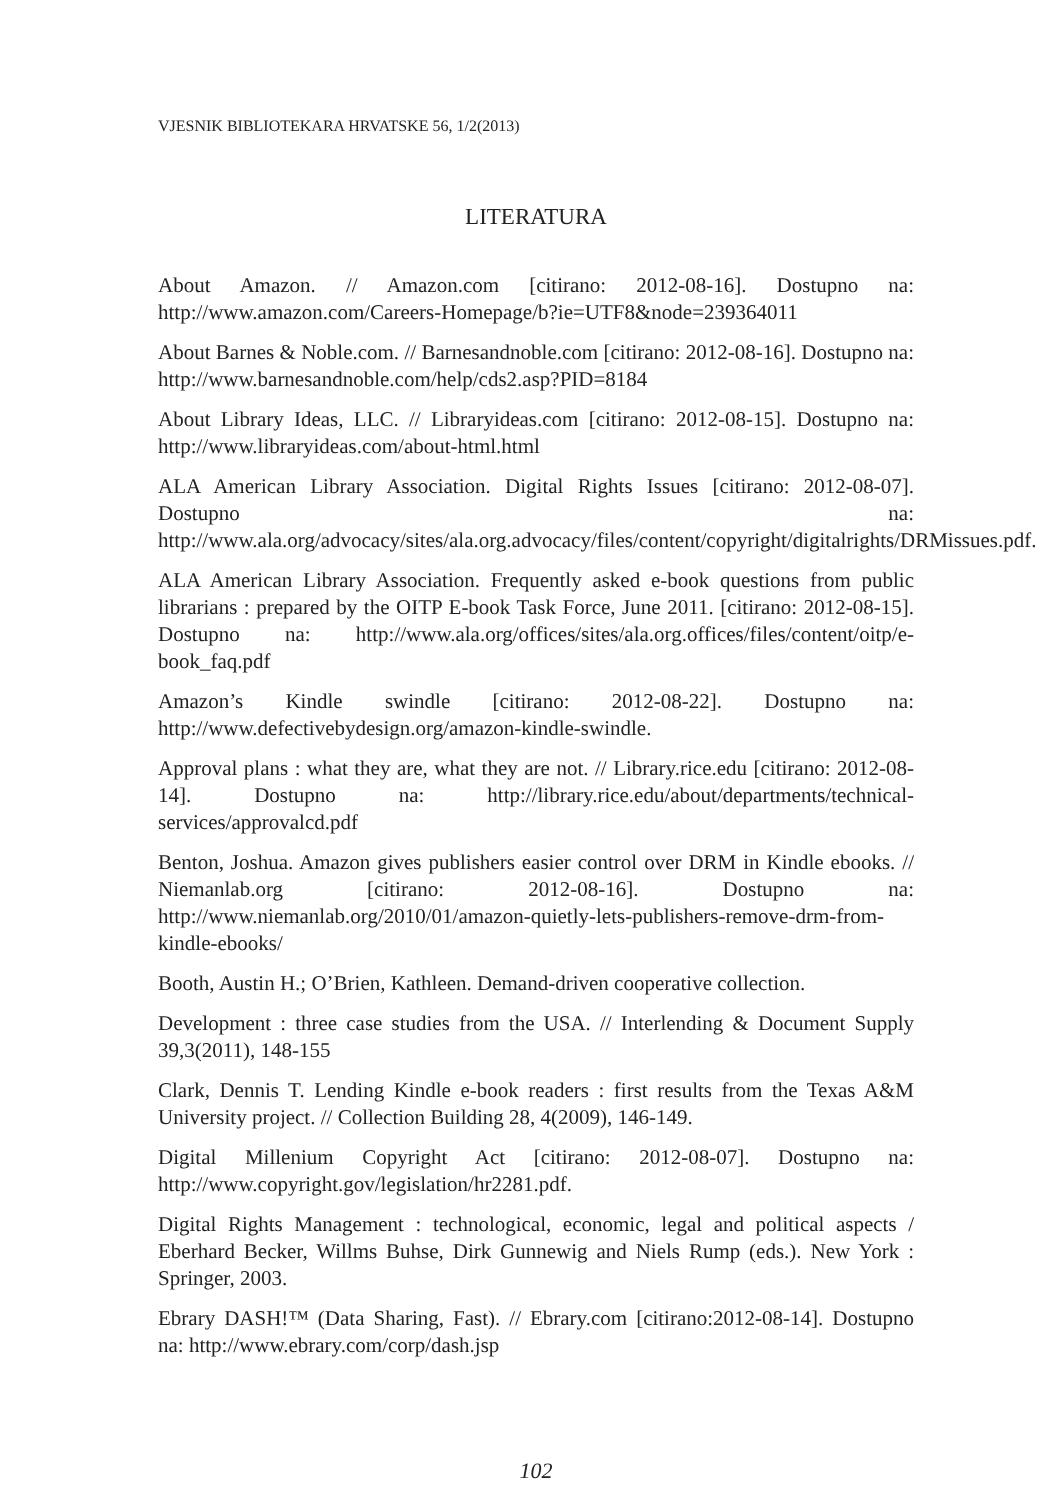VJESNIK BIBLIOTEKARA HRVATSKE 56, 1/2(2013)
LITERATURA
About Amazon. // Amazon.com [citirano: 2012-08-16]. Dostupno na: http://www.amazon.com/Careers-Homepage/b?ie=UTF8&node=239364011
About Barnes & Noble.com. // Barnesandnoble.com [citirano: 2012-08-16]. Dostupno na: http://www.barnesandnoble.com/help/cds2.asp?PID=8184
About Library Ideas, LLC. // Libraryideas.com [citirano: 2012-08-15]. Dostupno na: http://www.libraryideas.com/about-html.html
ALA American Library Association. Digital Rights Issues [citirano: 2012-08-07]. Dostupno na: http://www.ala.org/advocacy/sites/ala.org.advocacy/files/content/copyright/digitalrights/DRMissues.pdf.
ALA American Library Association. Frequently asked e-book questions from public librarians : prepared by the OITP E-book Task Force, June 2011. [citirano: 2012-08-15]. Dostupno na: http://www.ala.org/offices/sites/ala.org.offices/files/content/oitp/e-book_faq.pdf
Amazon’s Kindle swindle [citirano: 2012-08-22]. Dostupno na: http://www.defectivebydesign.org/amazon-kindle-swindle.
Approval plans : what they are, what they are not. // Library.rice.edu [citirano: 2012-08-14]. Dostupno na: http://library.rice.edu/about/departments/technical-services/approvalcd.pdf
Benton, Joshua. Amazon gives publishers easier control over DRM in Kindle ebooks. // Niemanlab.org [citirano: 2012-08-16]. Dostupno na: http://www.niemanlab.org/2010/01/amazon-quietly-lets-publishers-remove-drm-from-kindle-ebooks/
Booth, Austin H.; O’Brien, Kathleen. Demand-driven cooperative collection.
Development : three case studies from the USA. // Interlending & Document Supply 39,3(2011), 148-155
Clark, Dennis T. Lending Kindle e-book readers : first results from the Texas A&M University project. // Collection Building 28, 4(2009), 146-149.
Digital Millenium Copyright Act [citirano: 2012-08-07]. Dostupno na: http://www.copyright.gov/legislation/hr2281.pdf.
Digital Rights Management : technological, economic, legal and political aspects / Eberhard Becker, Willms Buhse, Dirk Gunnewig and Niels Rump (eds.). New York : Springer, 2003.
Ebrary DASH!™ (Data Sharing, Fast). // Ebrary.com [citirano:2012-08-14]. Dostupno na: http://www.ebrary.com/corp/dash.jsp
102